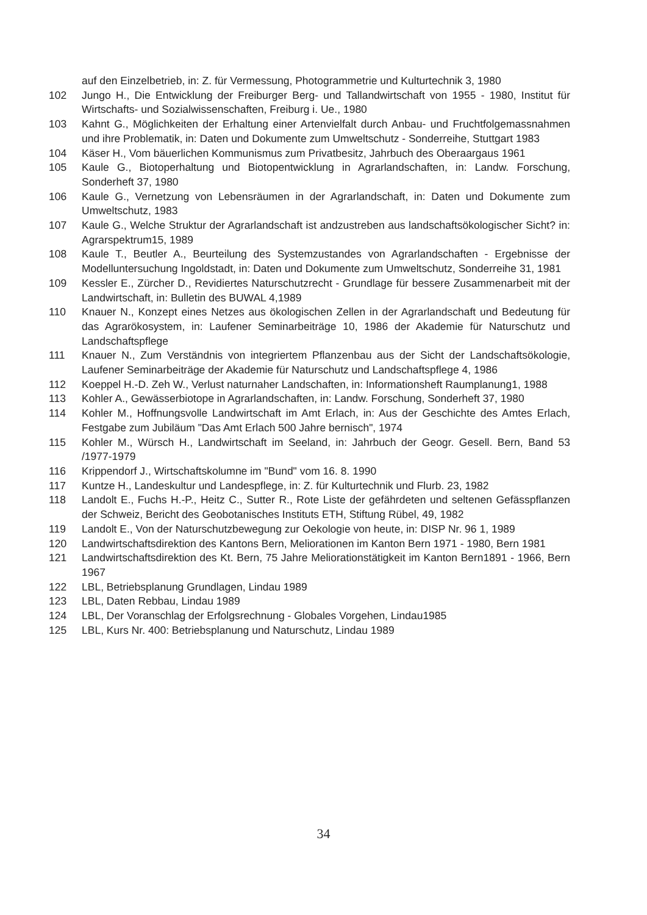auf den Einzelbetrieb, in: Z. für Vermessung, Photogrammetrie und Kulturtechnik 3, 1980
102 Jungo H., Die Entwicklung der Freiburger Berg- und Tallandwirtschaft von 1955 - 1980, Institut für Wirtschafts- und Sozialwissenschaften, Freiburg i. Ue., 1980
103 Kahnt G., Möglichkeiten der Erhaltung einer Artenvielfalt durch Anbau- und Fruchtfolgemassnahmen und ihre Problematik, in: Daten und Dokumente zum Umweltschutz - Sonderreihe, Stuttgart 1983
104 Käser H., Vom bäuerlichen Kommunismus zum Privatbesitz, Jahrbuch des Oberaargaus 1961
105 Kaule G., Biotoperhaltung und Biotopentwicklung in Agrarlandschaften, in: Landw. Forschung, Sonderheft 37, 1980
106 Kaule G., Vernetzung von Lebensräumen in der Agrarlandschaft, in: Daten und Dokumente zum Umweltschutz, 1983
107 Kaule G., Welche Struktur der Agrarlandschaft ist andzustreben aus landschaftsökologischer Sicht? in: Agrarspektrum15, 1989
108 Kaule T., Beutler A., Beurteilung des Systemzustandes von Agrarlandschaften - Ergebnisse der Modelluntersuchung Ingoldstadt, in: Daten und Dokumente zum Umweltschutz, Sonderreihe 31, 1981
109 Kessler E., Zürcher D., Revidiertes Naturschutzrecht - Grundlage für bessere Zusammenarbeit mit der Landwirtschaft, in: Bulletin des BUWAL 4,1989
110 Knauer N., Konzept eines Netzes aus ökologischen Zellen in der Agrarlandschaft und Bedeutung für das Agrarökosystem, in: Laufener Seminarbeiträge 10, 1986 der Akademie für Naturschutz und Landschaftspflege
111 Knauer N., Zum Verständnis von integriertem Pflanzenbau aus der Sicht der Landschaftsökologie, Laufener Seminarbeiträge der Akademie für Naturschutz und Landschaftspflege 4, 1986
112 Koeppel H.-D. Zeh W., Verlust naturnaher Landschaften, in: Informationsheft Raumplanung1, 1988
113 Kohler A., Gewässerbiotope in Agrarlandschaften, in: Landw. Forschung, Sonderheft 37, 1980
114 Kohler M., Hoffnungsvolle Landwirtschaft im Amt Erlach, in: Aus der Geschichte des Amtes Erlach, Festgabe zum Jubiläum "Das Amt Erlach 500 Jahre bernisch", 1974
115 Kohler M., Würsch H., Landwirtschaft im Seeland, in: Jahrbuch der Geogr. Gesell. Bern, Band 53 /1977-1979
116 Krippendorf J., Wirtschaftskolumne im "Bund" vom 16. 8. 1990
117 Kuntze H., Landeskultur und Landespflege, in: Z. für Kulturtechnik und Flurb. 23, 1982
118 Landolt E., Fuchs H.-P., Heitz C., Sutter R., Rote Liste der gefährdeten und seltenen Gefässpflanzen der Schweiz, Bericht des Geobotanisches Instituts ETH, Stiftung Rübel, 49, 1982
119 Landolt E., Von der Naturschutzbewegung zur Oekologie von heute, in: DISP Nr. 96 1, 1989
120 Landwirtschaftsdirektion des Kantons Bern, Meliorationen im Kanton Bern 1971 - 1980, Bern 1981
121 Landwirtschaftsdirektion des Kt. Bern, 75 Jahre Meliorationstätigkeit im Kanton Bern1891 - 1966, Bern 1967
122 LBL, Betriebsplanung Grundlagen, Lindau 1989
123 LBL, Daten Rebbau, Lindau 1989
124 LBL, Der Voranschlag der Erfolgsrechnung - Globales Vorgehen, Lindau1985
125 LBL, Kurs Nr. 400: Betriebsplanung und Naturschutz, Lindau 1989
34